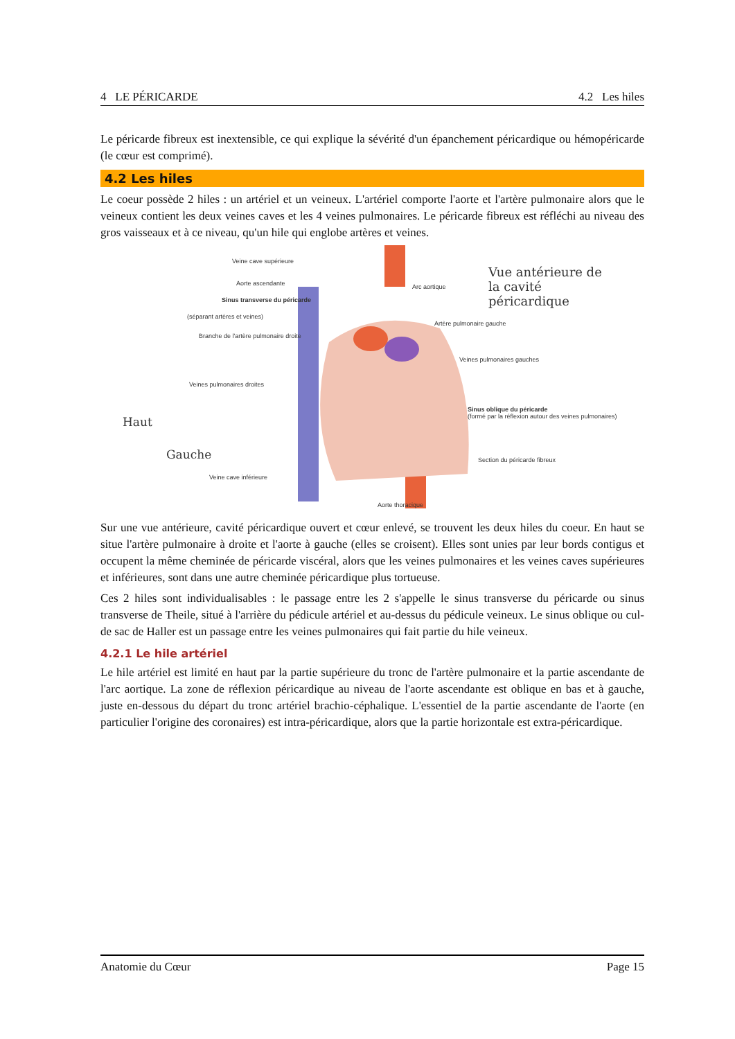4 LE PÉRICARDE 4.2 Les hiles
Le péricarde fibreux est inextensible, ce qui explique la sévérité d'un épanchement péricardique ou hémopéricarde (le cœur est comprimé).
4.2 Les hiles
Le coeur possède 2 hiles : un artériel et un veineux. L'artériel comporte l'aorte et l'artère pulmonaire alors que le veineux contient les deux veines caves et les 4 veines pulmonaires. Le péricarde fibreux est réfléchi au niveau des gros vaisseaux et à ce niveau, qu'un hile qui englobe artères et veines.
Veine cave supérieure
Aorte ascendante
Sinus transverse du péricarde
(séparant artères et veines)
Branche de l'artère pulmonaire droite
Veines pulmonaires droites
Veine cave inférieure
Arc aortique
Artère pulmonaire gauche
Veines pulmonaires gauches
Sinus oblique du péricarde
(formé par la réflexion autour des veines pulmonaires)
Section du péricarde fibreux
Aorte thoracique
Vue antérieure de la cavité péricardique
Haut
Gauche
Sur une vue antérieure, cavité péricardique ouvert et cœur enlevé, se trouvent les deux hiles du coeur. En haut se situe l'artère pulmonaire à droite et l'aorte à gauche (elles se croisent). Elles sont unies par leur bords contigus et occupent la même cheminée de péricarde viscéral, alors que les veines pulmonaires et les veines caves supérieures et inférieures, sont dans une autre cheminée péricardique plus tortueuse.
Ces 2 hiles sont individualisables : le passage entre les 2 s'appelle le sinus transverse du péricarde ou sinus transverse de Theile, situé à l'arrière du pédicule artériel et au-dessus du pédicule veineux. Le sinus oblique ou cul-de sac de Haller est un passage entre les veines pulmonaires qui fait partie du hile veineux.
4.2.1 Le hile artériel
Le hile artériel est limité en haut par la partie supérieure du tronc de l'artère pulmonaire et la partie ascendante de l'arc aortique. La zone de réflexion péricardique au niveau de l'aorte ascendante est oblique en bas et à gauche, juste en-dessous du départ du tronc artériel brachio-céphalique. L'essentiel de la partie ascendante de l'aorte (en particulier l'origine des coronaires) est intra-péricardique, alors que la partie horizontale est extra-péricardique.
Anatomie du Cœur Page 15